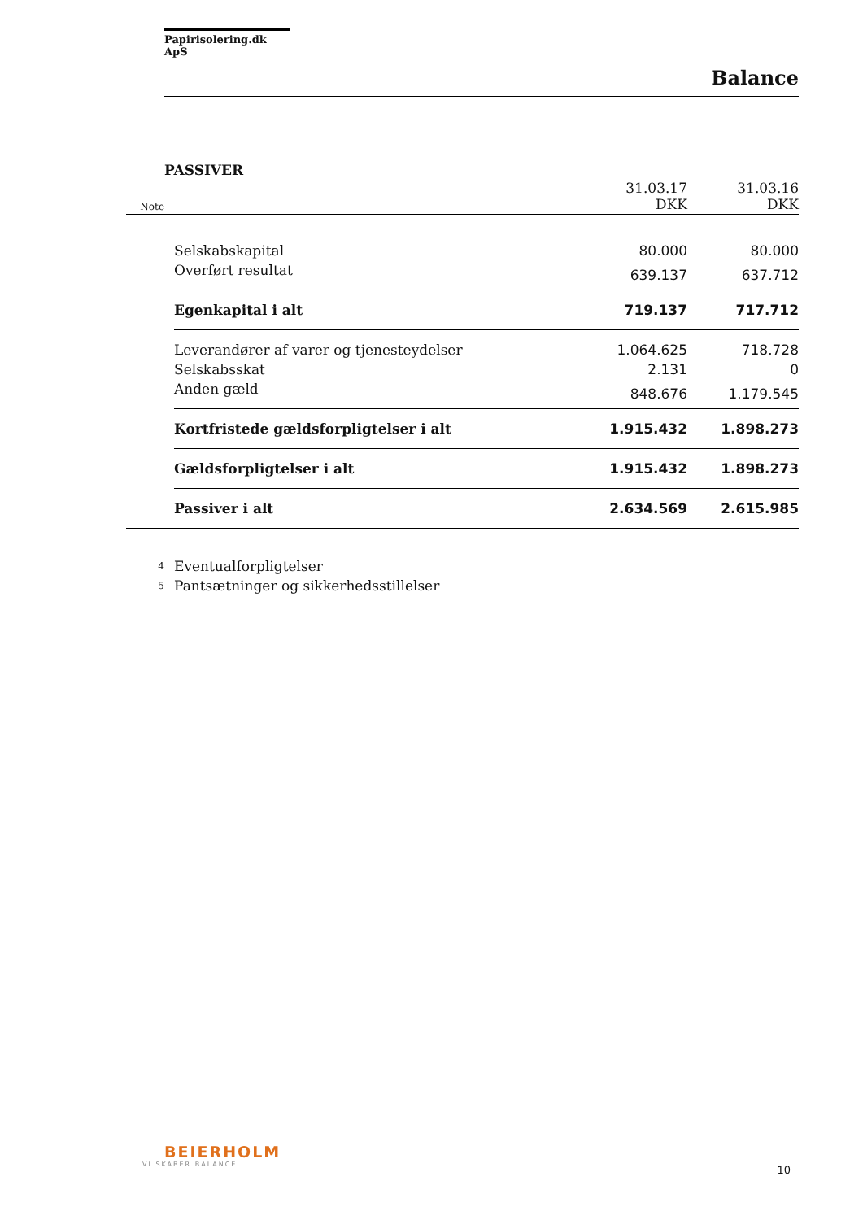Papirisolering.dk ApS
Balance
PASSIVER
| Note | | 31.03.17 DKK | 31.03.16 DKK |
| | Selskabskapital | 80.000 | 80.000 |
| | Overført resultat | 639.137 | 637.712 |
| | Egenkapital i alt | 719.137 | 717.712 |
| | Leverandører af varer og tjenesteydelser | 1.064.625 | 718.728 |
| | Selskabsskat | 2.131 | 0 |
| | Anden gæld | 848.676 | 1.179.545 |
| | Kortfristede gældsforpligtelser i alt | 1.915.432 | 1.898.273 |
| | Gældsforpligtelser i alt | 1.915.432 | 1.898.273 |
| | Passiver i alt | 2.634.569 | 2.615.985 |
| 4 | Eventualforpligtelser | | |
| 5 | Pantsætninger og sikkerhedsstillelser | | |
BEIERHOLM
VI SKABER BALANCE
10